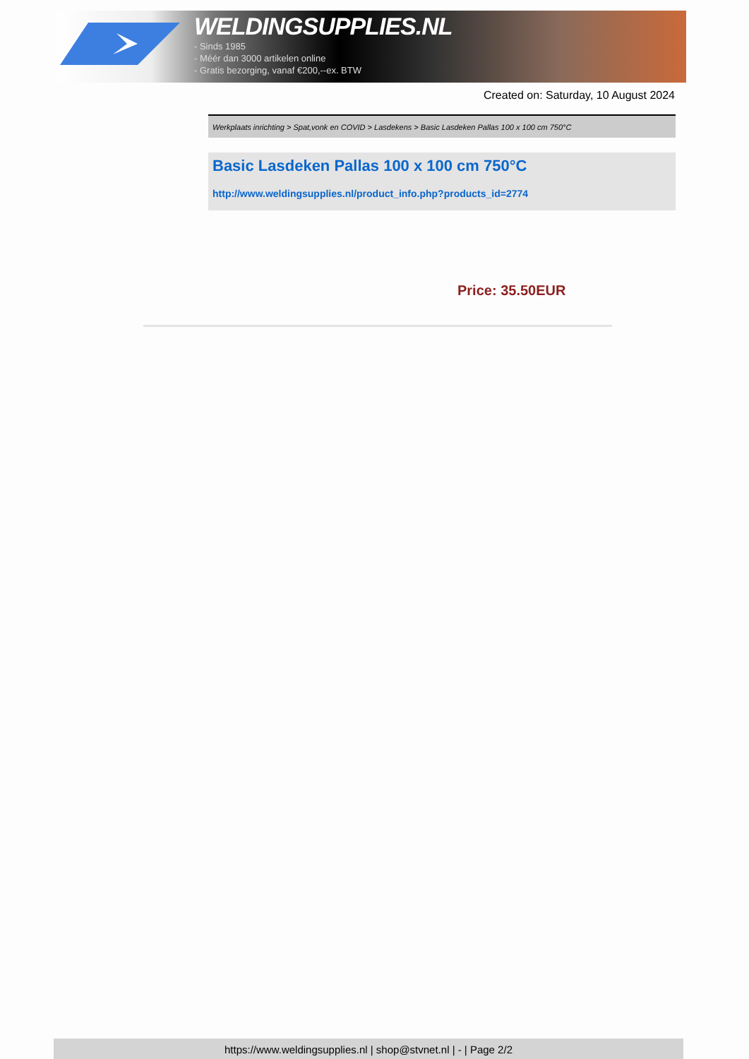WELDINGSUPPLIES.NL
- Sinds 1985
- Méér dan 3000 artikelen online
- Gratis bezorging, vanaf €200,--ex. BTW
Created on: Saturday, 10 August 2024
Werkplaats inrichting > Spat,vonk en COVID > Lasdekens > Basic Lasdeken Pallas 100 x 100 cm 750°C
Basic Lasdeken Pallas 100 x 100 cm 750°C
http://www.weldingsupplies.nl/product_info.php?products_id=2774
Price: 35.50EUR
https://www.weldingsupplies.nl | shop@stvnet.nl | - | Page 2/2